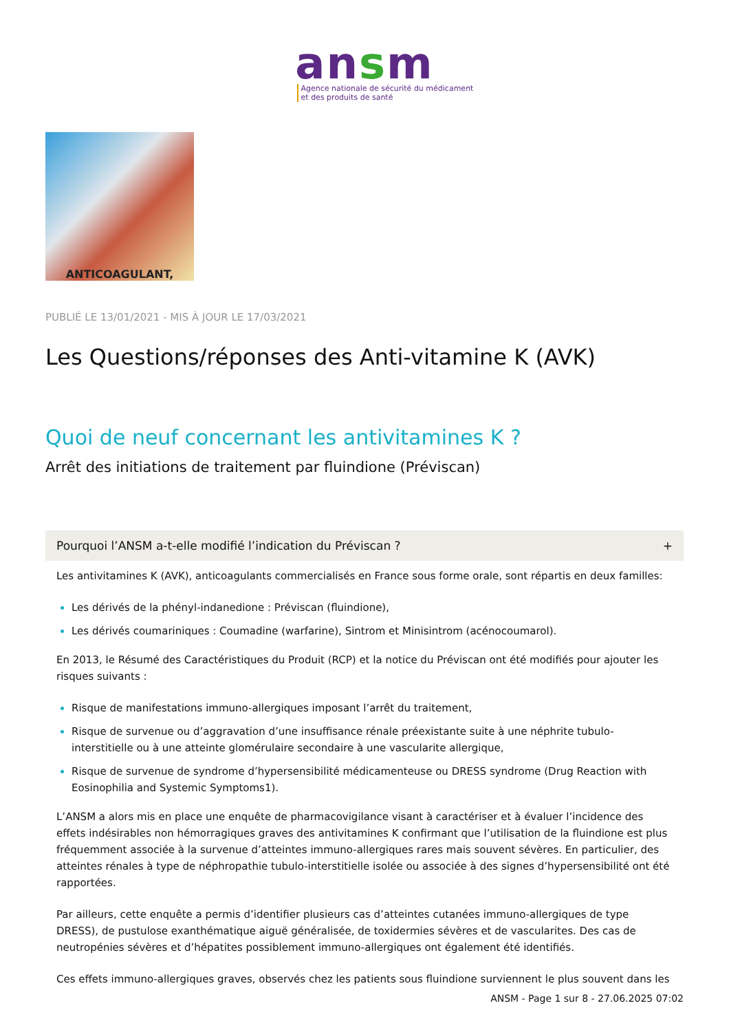ansm
Agence nationale de sécurité du médicament
et des produits de santé
ANTICOAGULANT,
PUBLIÉ LE 13/01/2021 - MIS À JOUR LE 17/03/2021
Les Questions/réponses des Anti-vitamine K (AVK)
Quoi de neuf concernant les antivitamines K ?
Arrêt des initiations de traitement par fluindione (Préviscan)
Pourquoi l’ANSM a-t-elle modifié l’indication du Préviscan ? +
Les antivitamines K (AVK), anticoagulants commercialisés en France sous forme orale, sont répartis en deux familles:
Les dérivés de la phényl-indanedione : Préviscan (fluindione),
Les dérivés coumariniques : Coumadine (warfarine), Sintrom et Minisintrom (acénocoumarol).
En 2013, le Résumé des Caractéristiques du Produit (RCP) et la notice du Préviscan ont été modifiés pour ajouter les risques suivants :
Risque de manifestations immuno-allergiques imposant l’arrêt du traitement,
Risque de survenue ou d’aggravation d’une insuffisance rénale préexistante suite à une néphrite tubulo-interstitielle ou à une atteinte glomérulaire secondaire à une vascularite allergique,
Risque de survenue de syndrome d’hypersensibilité médicamenteuse ou DRESS syndrome (Drug Reaction with Eosinophilia and Systemic Symptoms1).
L’ANSM a alors mis en place une enquête de pharmacovigilance visant à caractériser et à évaluer l’incidence des effets indésirables non hémorragiques graves des antivitamines K confirmant que l’utilisation de la fluindione est plus fréquemment associée à la survenue d’atteintes immuno-allergiques rares mais souvent sévères. En particulier, des atteintes rénales à type de néphropathie tubulo-interstitielle isolée ou associée à des signes d’hypersensibilité ont été rapportées.
Par ailleurs, cette enquête a permis d’identifier plusieurs cas d’atteintes cutanées immuno-allergiques de type DRESS), de pustulose exanthématique aiguë généralisée, de toxidermies sévères et de vascularites. Des cas de neutropénies sévères et d’hépatites possiblement immuno-allergiques ont également été identifiés.
Ces effets immuno-allergiques graves, observés chez les patients sous fluindione surviennent le plus souvent dans les
ANSM - Page 1 sur 8 - 27.06.2025 07:02